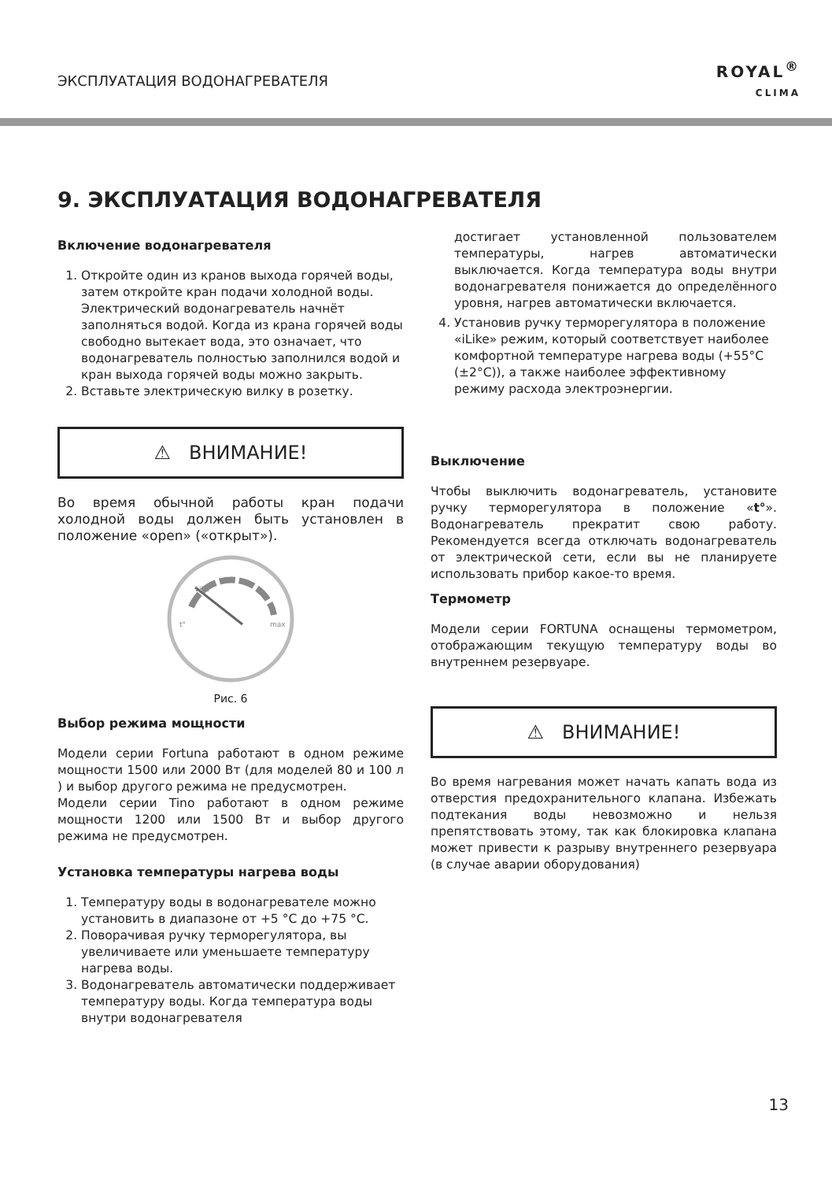ЭКСПЛУАТАЦИЯ ВОДОНАГРЕВАТЕЛЯ
ROYAL<sup>®</sup>
CLIMA
9. ЭКСПЛУАТАЦИЯ ВОДОНАГРЕВАТЕЛЯ
Включение водонагревателя
1. Откройте один из кранов выхода горячей воды, затем откройте кран подачи холодной воды. Электрический водонагреватель начнёт заполняться водой. Когда из крана горячей воды свободно вытекает вода, это означает, что водонагреватель полностью заполнился водой и кран выхода горячей воды можно закрыть.
2. Вставьте электрическую вилку в розетку.
⚠ ВНИМАНИЕ!
Во время обычной работы кран подачи холодной воды должен быть установлен в положение «open» («открыт»).
Like
t°
max
Рис. 6
Выбор режима мощности
Модели серии Fortuna работают в одном режиме мощности 1500 или 2000 Вт (для моделей 80 и 100 л ) и выбор другого режима не предусмотрен.
Модели серии Tino работают в одном режиме мощности 1200 или 1500 Вт и выбор другого режима не предусмотрен.
Установка температуры нагрева воды
1. Температуру воды в водонагревателе можно установить в диапазоне от +5 °С до +75 °С.
2. Поворачивая ручку терморегулятора, вы увеличиваете или уменьшаете температуру нагрева воды.
3. Водонагреватель автоматически поддерживает температуру воды. Когда температура воды внутри водонагревателя
достигает установленной пользователем температуры, нагрев автоматически выключается. Когда температура воды внутри водонагревателя понижается до определённого уровня, нагрев автоматически включается.
4. Установив ручку терморегулятора в положение «iLike» режим, который соответствует наиболее комфортной температуре нагрева воды (+55°С (±2°С)), а также наиболее эффективному режиму расхода электроэнергии.
Выключение
Чтобы выключить водонагреватель, установите ручку терморегулятора в положение «t°». Водонагреватель прекратит свою работу. Рекомендуется всегда отключать водонагреватель от электрической сети, если вы не планируете использовать прибор какое-то время.
Термометр
Модели серии FORTUNA оснащены термометром, отображающим текущую температуру воды во внутреннем резервуаре.
⚠ ВНИМАНИЕ!
Во время нагревания может начать капать вода из отверстия предохранительного клапана. Избежать подтекания воды невозможно и нельзя препятствовать этому, так как блокировка клапана может привести к разрыву внутреннего резервуара (в случае аварии оборудования)
13